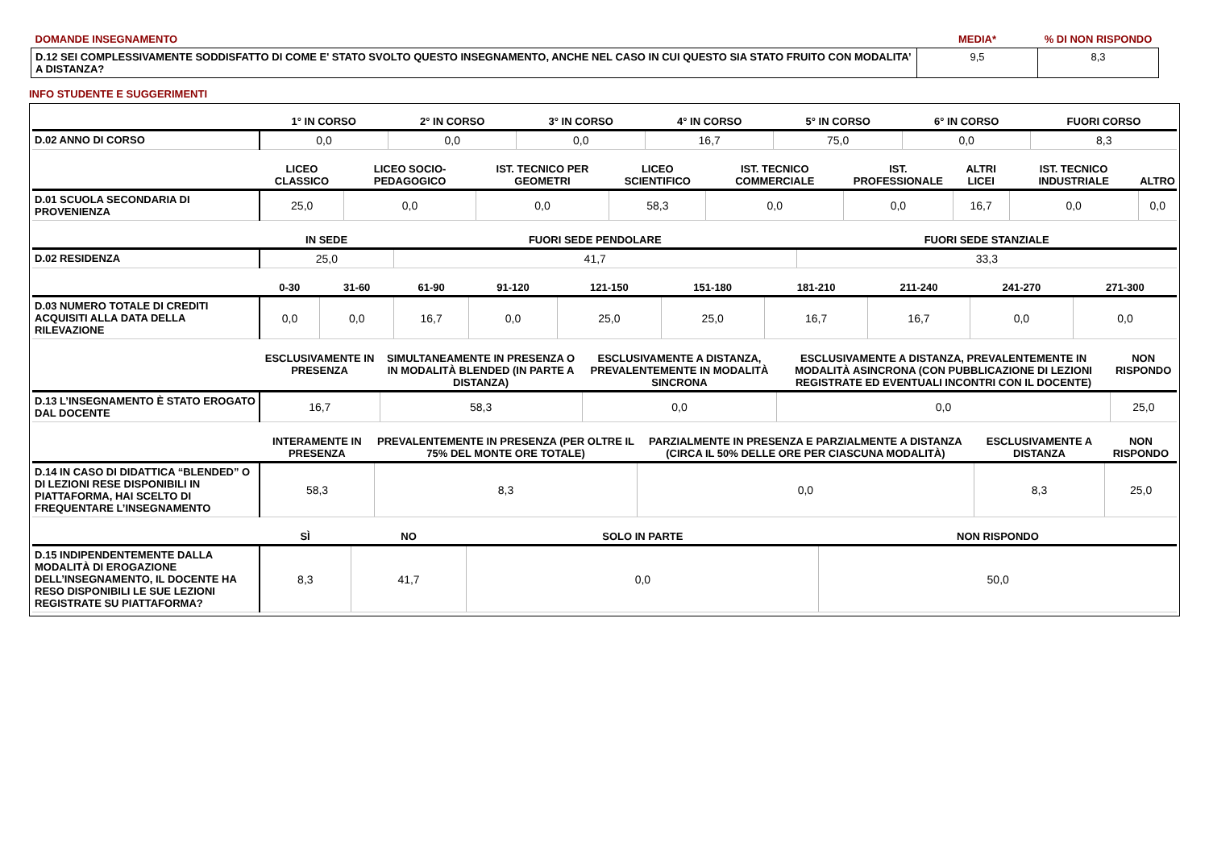| DOMANDE INSEGNAMENTO | MEDIA* | % DI NON RISPONDO |
| D.12 SEI COMPLESSIVAMENTE SODDISFATTO DI COME E' STATO SVOLTO QUESTO INSEGNAMENTO, ANCHE NEL CASO IN CUI QUESTO SIA STATO FRUITO CON MODALITA’ A DISTANZA? | 9,5 | 8,3 |
INFO STUDENTE E SUGGERIMENTI
| | 1° IN CORSO | 2° IN CORSO | 3° IN CORSO | 4° IN CORSO | 5° IN CORSO | 6° IN CORSO | FUORI CORSO |
| --- | --- | --- | --- | --- | --- | --- | --- |
| D.02 ANNO DI CORSO | 0,0 | 0,0 | 0,0 | 16,7 | 75,0 | 0,0 | 8,3 |
| | LICEO CLASSICO | LICEO SOCIO-PEDAGOGICO | IST. TECNICO PER GEOMETRI | LICEO SCIENTIFICO | IST. TECNICO COMMERCIALE | IST. PROFESSIONALE | ALTRI LICEI | IST. TECNICO INDUSTRIALE | ALTRO |
| --- | --- | --- | --- | --- | --- | --- | --- | --- | --- |
| D.01 SCUOLA SECONDARIA DI PROVENIENZA | 25,0 | 0,0 | 0,0 | 58,3 | 0,0 | 0,0 | 16,7 | 0,0 | 0,0 |
| | IN SEDE | FUORI SEDE PENDOLARE | FUORI SEDE STANZIALE |
| --- | --- | --- | --- |
| D.02 RESIDENZA | 25,0 | 41,7 | 33,3 |
| | 0-30 | 31-60 | 61-90 | 91-120 | 121-150 | 151-180 | 181-210 | 211-240 | 241-270 | 271-300 |
| --- | --- | --- | --- | --- | --- | --- | --- | --- | --- | --- |
| D.03 NUMERO TOTALE DI CREDITI ACQUISITI ALLA DATA DELLA RILEVAZIONE | 0,0 | 0,0 | 16,7 | 0,0 | 25,0 | 25,0 | 16,7 | 16,7 | 0,0 | 0,0 |
| | ESCLUSIVAMENTE IN PRESENZA | SIMULTANEAMENTE IN PRESENZA O IN MODALITÀ BLENDED (IN PARTE A DISTANZA) | ESCLUSIVAMENTE A DISTANZA, PREVALENTEMENTE IN MODALITÀ SINCRONA | ESCLUSIVAMENTE A DISTANZA, PREVALENTEMENTE IN MODALITÀ ASINCRONA (CON PUBBLICAZIONE DI LEZIONI REGISTRATE ED EVENTUALI INCONTRI CON IL DOCENTE) | NON RISPONDO |
| --- | --- | --- | --- | --- | --- |
| D.13 L’INSEGNAMENTO È STATO EROGATO DAL DOCENTE | 16,7 | 58,3 | 0,0 | 0,0 | 25,0 |
| | INTERAMENTE IN PRESENZA | PREVALENTEMENTE IN PRESENZA (PER OLTRE IL 75% DEL MONTE ORE TOTALE) | PARZIALMENTE IN PRESENZA E PARZIALMENTE A DISTANZA (CIRCA IL 50% DELLE ORE PER CIASCUNA MODALITÀ) | ESCLUSIVAMENTE A DISTANZA | NON RISPONDO |
| --- | --- | --- | --- | --- | --- |
| D.14 IN CASO DI DIDATTICA “BLENDED” O DI LEZIONI RESE DISPONIBILI IN PIATTAFORMA, HAI SCELTO DI FREQUENTARE L’INSEGNAMENTO | 58,3 | 8,3 | 0,0 | 8,3 | 25,0 |
| | SÌ | NO | SOLO IN PARTE | NON RISPONDO |
| --- | --- | --- | --- | --- |
| D.15 INDIPENDENTEMENTE DALLA MODALITÀ DI EROGAZIONE DELL’INSEGNAMENTO, IL DOCENTE HA RESO DISPONIBILI LE SUE LEZIONI REGISTRATE SU PIATTAFORMA? | 8,3 | 41,7 | 0,0 | 50,0 |